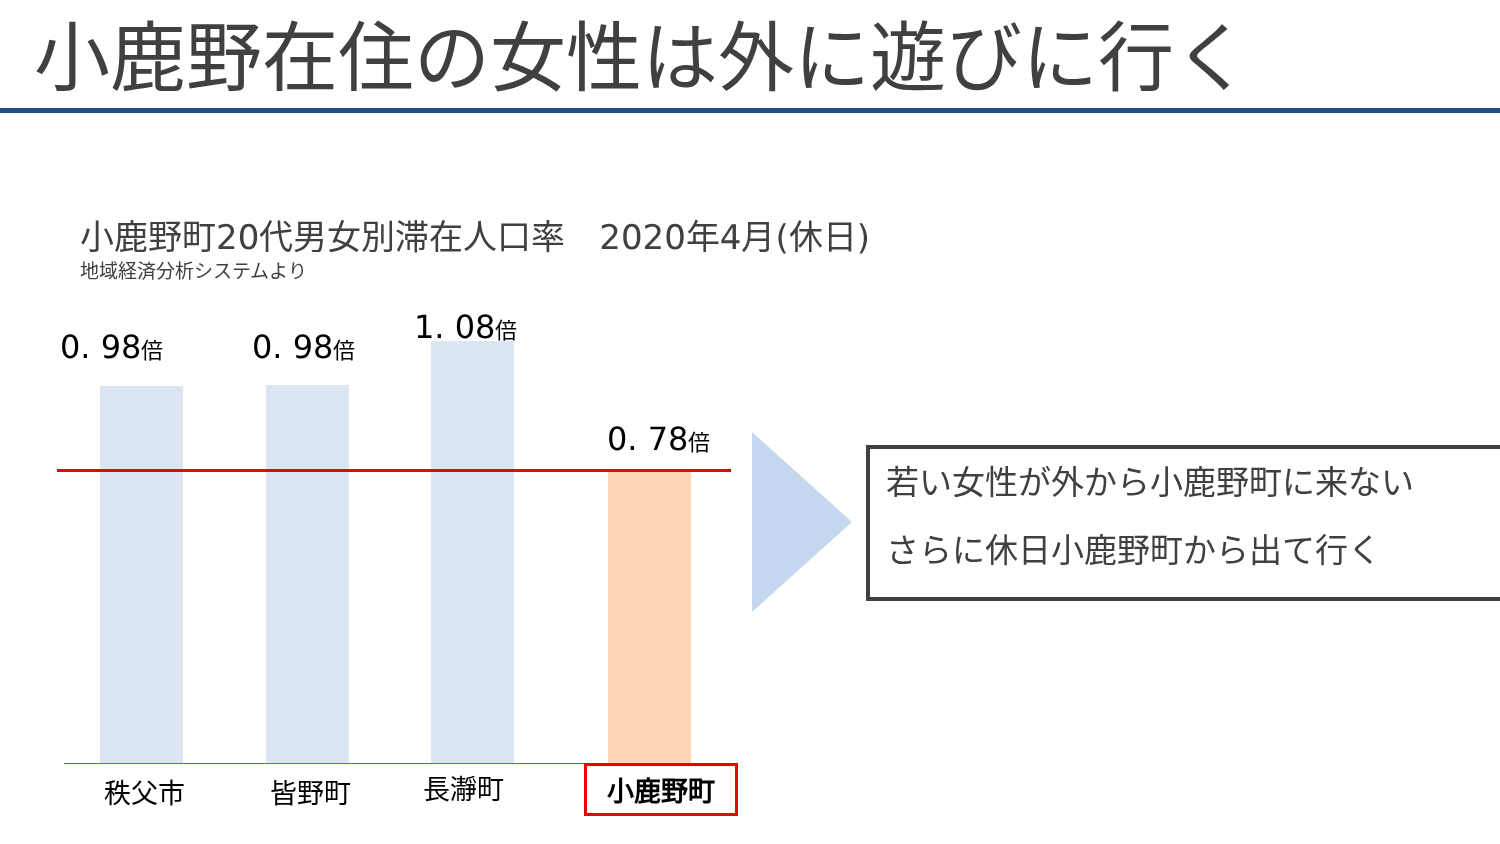小鹿野在住の女性は外に遊びに行く
小鹿野町20代男女別滞在人口率　2020年4月(休日)
地域経済分析システムより
0. 98倍 0. 98倍
1. 08倍
0. 78倍
秩父市 皆野町 長瀞町 小鹿野町
若い女性が外から小鹿野町に来ない
さらに休日小鹿野町から出て行く